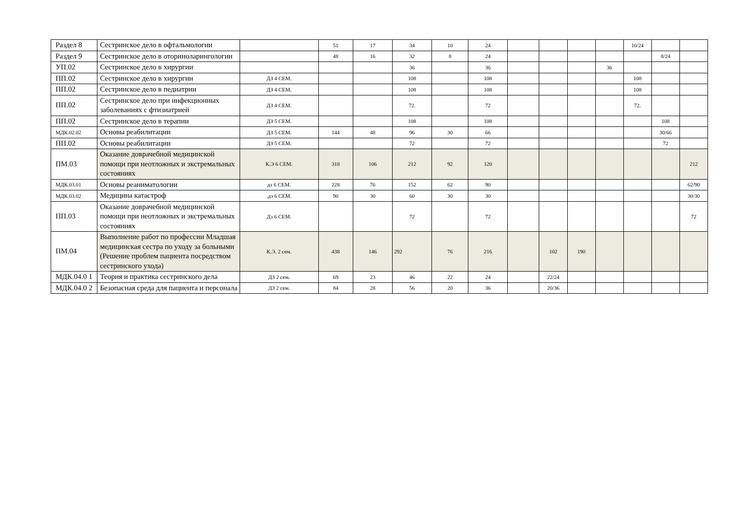| Раздел 8 | Сестринское дело в офтальмологии | | 51 | 17 | 34 | 10 | 24 | | | | | 10/24 | | |
| Раздел 9 | Сестринское дело в оториноларингологии | | 48 | 16 | 32 | 8 | 24 | | | | | | 8/24 | |
| УП.02 | Сестринское дело в хирургии | | | | 36 | | 36 | | | | 36 | | | |
| ПП.02 | Сестринское дело в хирургии | ДЗ 4 СЕМ. | | | 108 | | 108 | | | | | 108 | | |
| ПП.02 | Сестринское дело в педиатрии | ДЗ 4 СЕМ. | | | 108 | | 108 | | | | | 108 | | |
| ПП.02 | Сестринское дело при инфекционных заболеваниях с фтизиатрией | ДЗ 4 СЕМ. | | | 72. | | 72 | | | | | 72. | | |
| ПП.02 | Сестринское дело в терапии | ДЗ 5 СЕМ. | | | 108 | | 108 | | | | | | 108 | |
| МДК.02.02 | Основы реабилитации | ДЗ 5 СЕМ. | 144 | 48 | 96 | 30 | 66 | | | | | | 30/66 | |
| ПП.02 | Основы реабилитации | ДЗ 5 СЕМ. | | | 72 | | 72 | | | | | | 72 | |
| ПМ.03 | Оказание доврачебной медицинской помощи при неотложных и экстремальных состояниях | К.Э 6 СЕМ. | 318 | 106 | 212 | 92 | 120 | | | | | | | 212 |
| МДК.03.01 | Основы реаниматологии | дз 6 СЕМ. | 228 | 76 | 152 | 62 | 90 | | | | | | | 62/90 |
| МДК.03.02 | Медицина катастроф | .дз 6 СЕМ. | 90 | 30 | 60 | 30 | 30 | | | | | | | 30/30 |
| ПП.03 | Оказание доврачебной медицинской помощи при неотложных и экстремальных состояниях | Дз 6 СЕМ. | | | 72 | | 72 | | | | | | | 72 |
| ПМ.04 | Выполнение работ по профессии Младшая медицинская сестра по уходу за больными (Решение проблем пациента посредством сестринского ухода) | К.Э. 2 сем. | 438 | 146 | 292 | 76 | 216 | | 102 | 190 | | | | |
| МДК.04.0 1 | Теория и практика сестринского дела | ДЗ 2 сем. | 69 | 23 | 46 | 22 | 24 | | 22/24 | | | | | |
| МДК.04.0 2 | Безопасная среда для пациента и персонала | ДЗ 2 сем. | 84 | 28 | 56 | 20 | 36 | | 20/36 | | | | | |